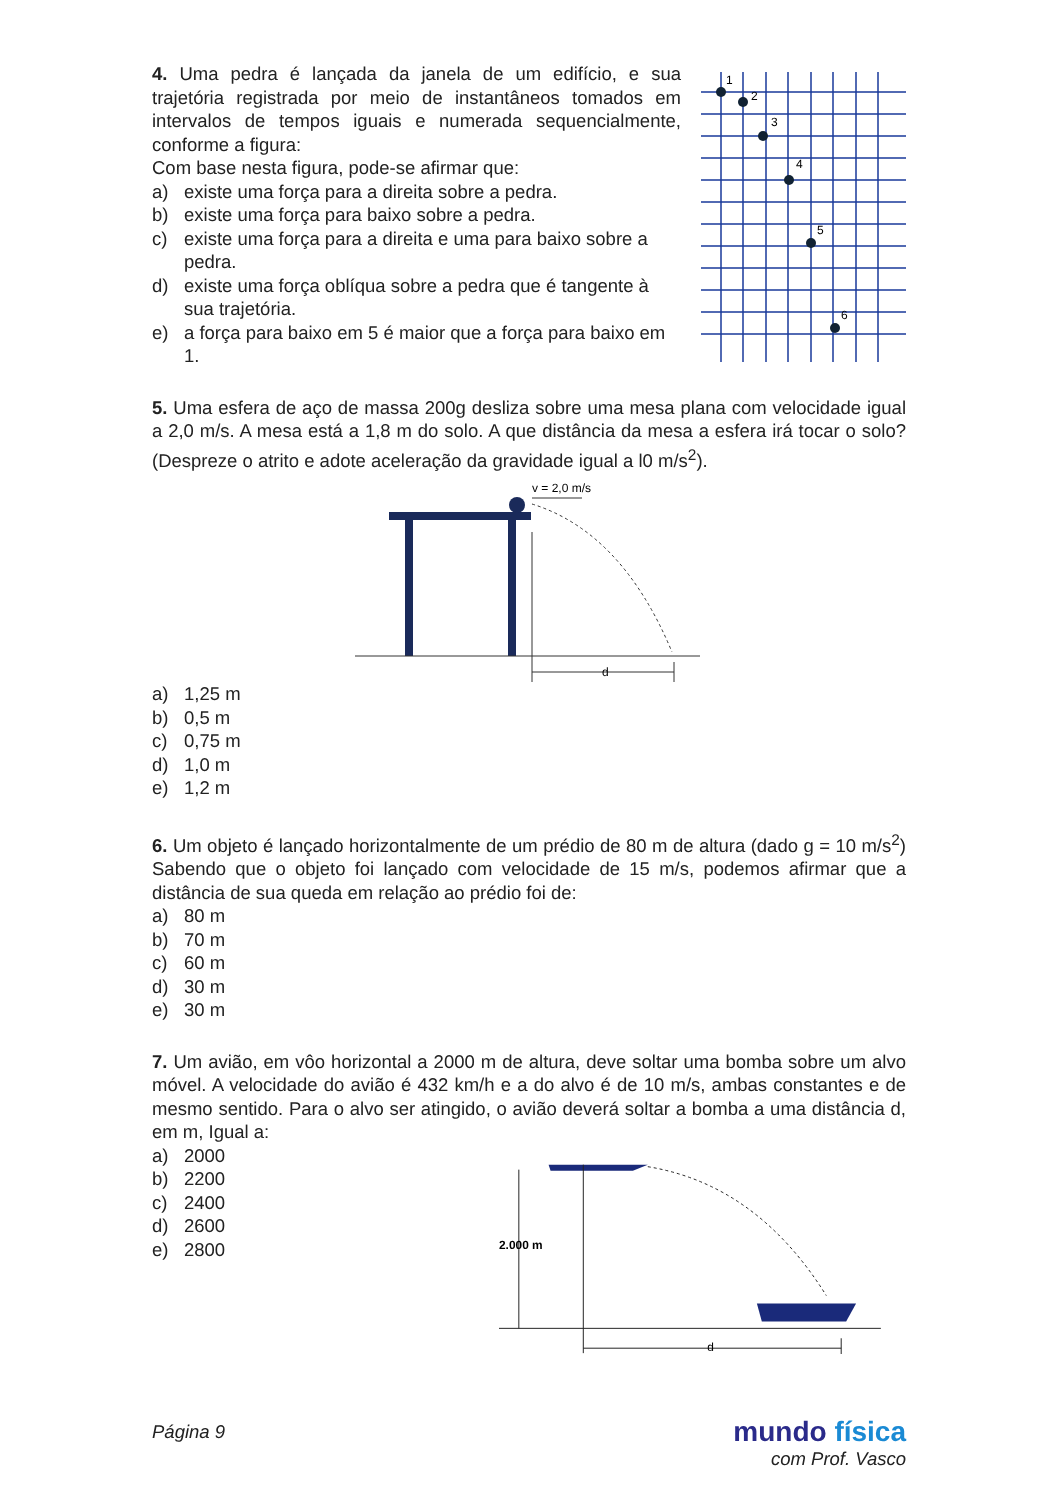4. Uma pedra é lançada da janela de um edifício, e sua trajetória registrada por meio de instantâneos tomados em intervalos de tempos iguais e numerada sequencialmente, conforme a figura:
Com base nesta figura, pode-se afirmar que:
a) existe uma força para a direita sobre a pedra.
b) existe uma força para baixo sobre a pedra.
c) existe uma força para a direita e uma para baixo sobre a pedra.
d) existe uma força oblíqua sobre a pedra que é tangente à sua trajetória.
e) a força para baixo em 5 é maior que a força para baixo em 1.
1
2
3
4
5
6
5. Uma esfera de aço de massa 200g desliza sobre uma mesa plana com velocidade igual a 2,0 m/s. A mesa está a 1,8 m do solo. A que distância da mesa a esfera irá tocar o solo? (Despreze o atrito e adote aceleração da gravidade igual a l0 m/s<sup>2</sup>).
v = 2,0 m/s
d
a) 1,25 m
b) 0,5 m
c) 0,75 m
d) 1,0 m
e) 1,2 m
6. Um objeto é lançado horizontalmente de um prédio de 80 m de altura (dado g = 10 m/s<sup>2</sup>) Sabendo que o objeto foi lançado com velocidade de 15 m/s, podemos afirmar que a distância de sua queda em relação ao prédio foi de:
a) 80 m
b) 70 m
c) 60 m
d) 30 m
e) 30 m
7. Um avião, em vôo horizontal a 2000 m de altura, deve soltar uma bomba sobre um alvo móvel. A velocidade do avião é 432 km/h e a do alvo é de 10 m/s, ambas constantes e de mesmo sentido. Para o alvo ser atingido, o avião deverá soltar a bomba a uma distância d, em m, Igual a:
a) 2000
b) 2200
c) 2400
d) 2600
e) 2800
2.000 m
d
Página 9
mundo física
com Prof. Vasco